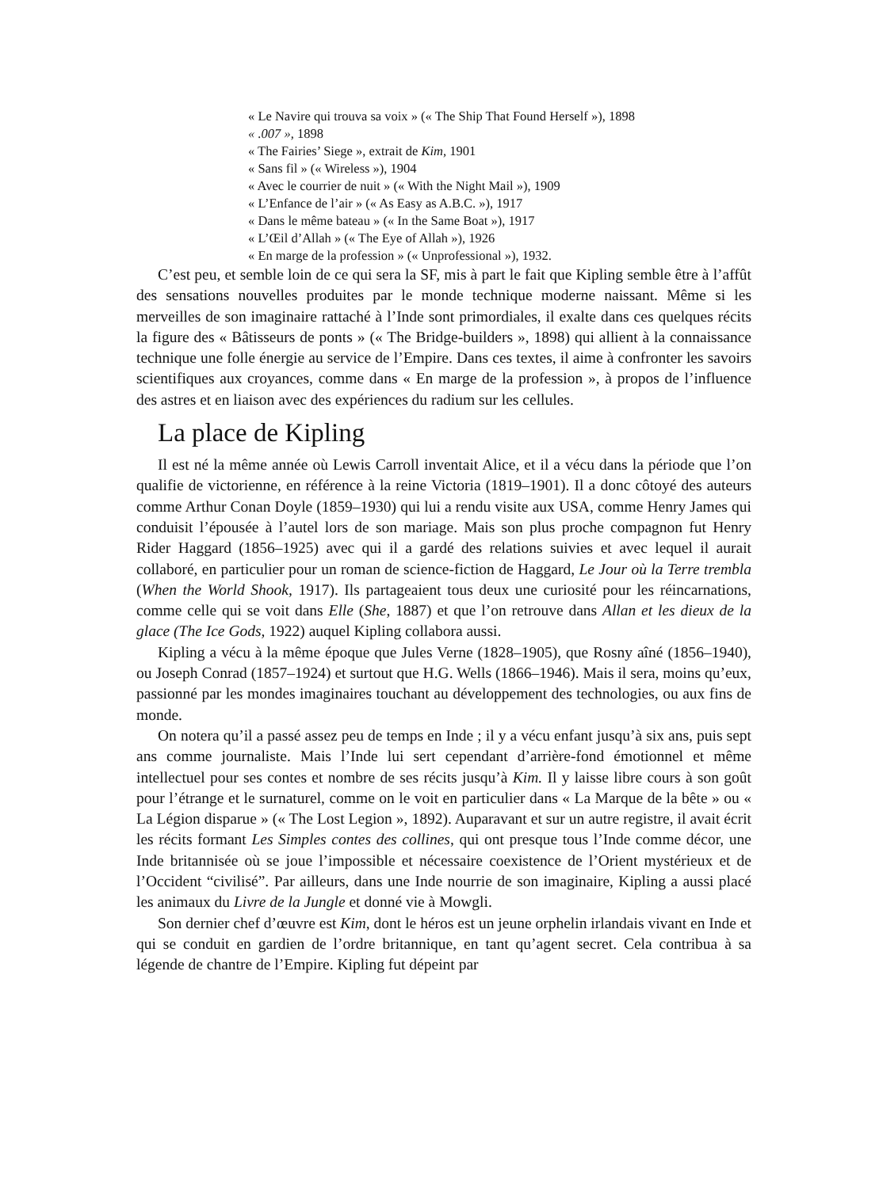« Le Navire qui trouva sa voix » (« The Ship That Found Herself »), 1898
« .007 », 1898
« The Fairies’ Siege », extrait de Kim, 1901
« Sans fil » (« Wireless »), 1904
« Avec le courrier de nuit » (« With the Night Mail »), 1909
« L’Enfance de l’air » (« As Easy as A.B.C. »), 1917
« Dans le même bateau » (« In the Same Boat »), 1917
« L’Œil d’Allah » (« The Eye of Allah »), 1926
« En marge de la profession » (« Unprofessional »), 1932.
C’est peu, et semble loin de ce qui sera la SF, mis à part le fait que Kipling semble être à l’affût des sensations nouvelles produites par le monde technique moderne naissant. Même si les merveilles de son imaginaire rattaché à l’Inde sont primordiales, il exalte dans ces quelques récits la figure des « Bâtisseurs de ponts » (« The Bridge-builders », 1898) qui allient à la connaissance technique une folle énergie au service de l’Empire. Dans ces textes, il aime à confronter les savoirs scientifiques aux croyances, comme dans « En marge de la profession », à propos de l’influence des astres et en liaison avec des expériences du radium sur les cellules.
La place de Kipling
Il est né la même année où Lewis Carroll inventait Alice, et il a vécu dans la période que l’on qualifie de victorienne, en référence à la reine Victoria (1819–1901). Il a donc côtoyé des auteurs comme Arthur Conan Doyle (1859–1930) qui lui a rendu visite aux USA, comme Henry James qui conduisit l’épousée à l’autel lors de son mariage. Mais son plus proche compagnon fut Henry Rider Haggard (1856–1925) avec qui il a gardé des relations suivies et avec lequel il aurait collaboré, en particulier pour un roman de science-fiction de Haggard, Le Jour où la Terre trembla (When the World Shook, 1917). Ils partageaient tous deux une curiosité pour les réincarnations, comme celle qui se voit dans Elle (She, 1887) et que l’on retrouve dans Allan et les dieux de la glace (The Ice Gods, 1922) auquel Kipling collabora aussi.
Kipling a vécu à la même époque que Jules Verne (1828–1905), que Rosny aîné (1856–1940), ou Joseph Conrad (1857–1924) et surtout que H.G. Wells (1866–1946). Mais il sera, moins qu’eux, passionné par les mondes imaginaires touchant au développement des technologies, ou aux fins de monde.
On notera qu’il a passé assez peu de temps en Inde ; il y a vécu enfant jusqu’à six ans, puis sept ans comme journaliste. Mais l’Inde lui sert cependant d’arrière-fond émotionnel et même intellectuel pour ses contes et nombre de ses récits jusqu’à Kim. Il y laisse libre cours à son goût pour l’étrange et le surnaturel, comme on le voit en particulier dans « La Marque de la bête » ou « La Légion disparue » (« The Lost Legion », 1892). Auparavant et sur un autre registre, il avait écrit les récits formant Les Simples contes des collines, qui ont presque tous l’Inde comme décor, une Inde britannisée où se joue l’impossible et nécessaire coexistence de l’Orient mystérieux et de l’Occident “civilisé”. Par ailleurs, dans une Inde nourrie de son imaginaire, Kipling a aussi placé les animaux du Livre de la Jungle et donné vie à Mowgli.
Son dernier chef d’œuvre est Kim, dont le héros est un jeune orphelin irlandais vivant en Inde et qui se conduit en gardien de l’ordre britannique, en tant qu’agent secret. Cela contribua à sa légende de chantre de l’Empire. Kipling fut dépeint par